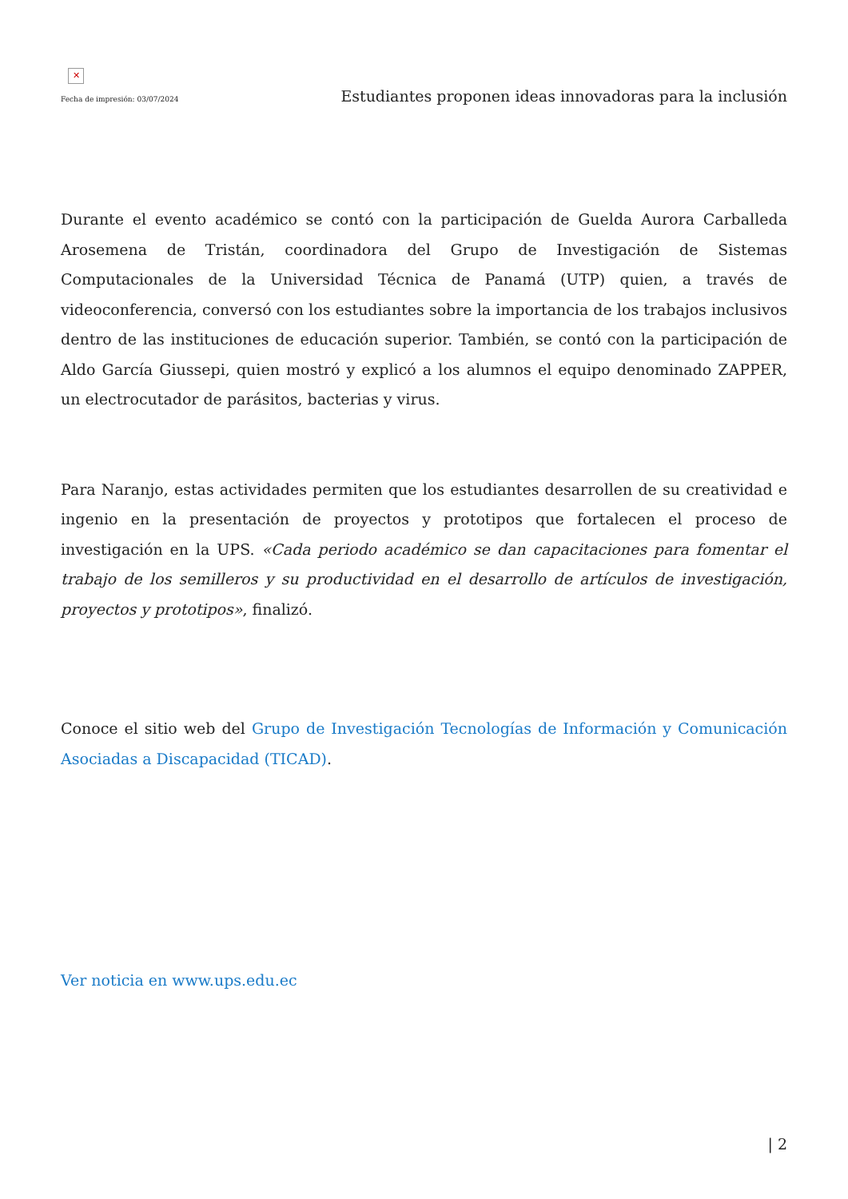✕
Fecha de impresión: 03/07/2024
Estudiantes proponen ideas innovadoras para la inclusión
Durante el evento académico se contó con la participación de Guelda Aurora Carballeda Arosemena de Tristán, coordinadora del Grupo de Investigación de Sistemas Computacionales de la Universidad Técnica de Panamá (UTP) quien, a través de videoconferencia, conversó con los estudiantes sobre la importancia de los trabajos inclusivos dentro de las instituciones de educación superior. También, se contó con la participación de Aldo García Giussepi, quien mostró y explicó a los alumnos el equipo denominado ZAPPER, un electrocutador de parásitos, bacterias y virus.
Para Naranjo, estas actividades permiten que los estudiantes desarrollen de su creatividad e ingenio en la presentación de proyectos y prototipos que fortalecen el proceso de investigación en la UPS. «Cada periodo académico se dan capacitaciones para fomentar el trabajo de los semilleros y su productividad en el desarrollo de artículos de investigación, proyectos y prototipos», finalizó.
Conoce el sitio web del Grupo de Investigación Tecnologías de Información y Comunicación Asociadas a Discapacidad (TICAD).
Ver noticia en www.ups.edu.ec
| 2